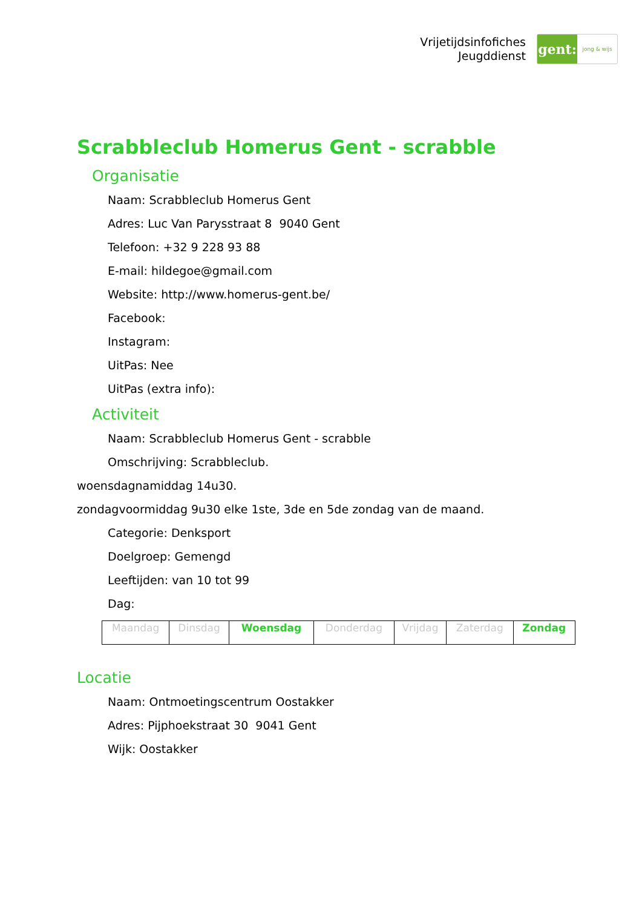Vrijetijdsinfofiches
Jeugddienst
gent:
jong & wijs
Scrabbleclub Homerus Gent - scrabble
Organisatie
Naam: Scrabbleclub Homerus Gent
Adres: Luc Van Parysstraat 8 9040 Gent
Telefoon: +32 9 228 93 88
E-mail: hildegoe@gmail.com
Website: http://www.homerus-gent.be/
Facebook:
Instagram:
UitPas: Nee
UitPas (extra info):
Activiteit
Naam: Scrabbleclub Homerus Gent - scrabble
Omschrijving: Scrabbleclub.
woensdagnamiddag 14u30.
zondagvoormiddag 9u30 elke 1ste, 3de en 5de zondag van de maand.
Categorie: Denksport
Doelgroep: Gemengd
Leeftijden: van 10 tot 99
Dag:
| Maandag | Dinsdag | Woensdag | Donderdag | Vrijdag | Zaterdag | Zondag |
Locatie
Naam: Ontmoetingscentrum Oostakker
Adres: Pijphoekstraat 30 9041 Gent
Wijk: Oostakker